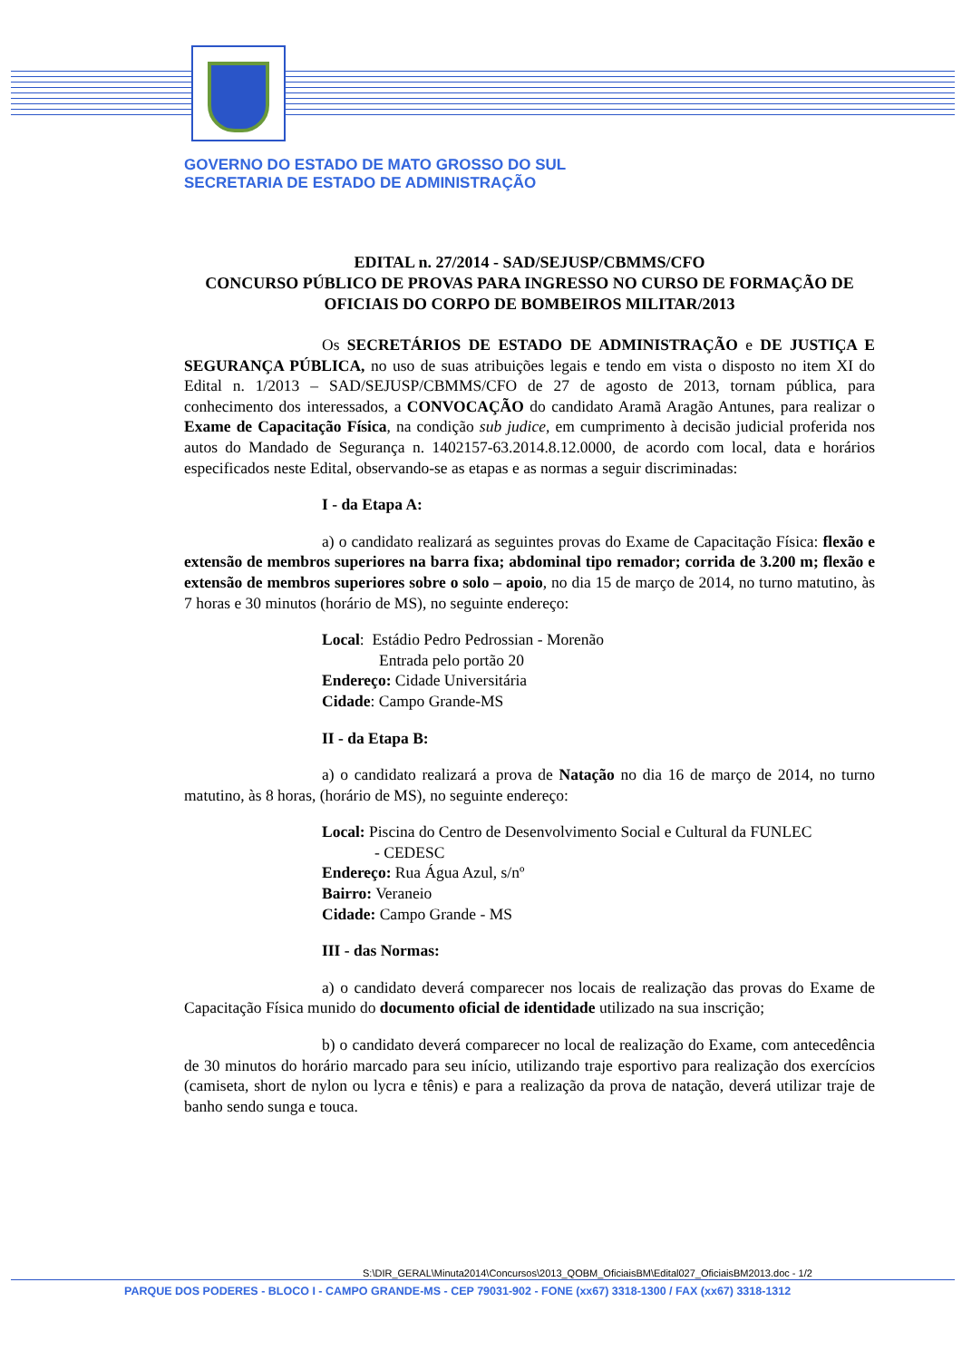GOVERNO DO ESTADO DE MATO GROSSO DO SUL
SECRETARIA DE ESTADO DE ADMINISTRAÇÃO
EDITAL n. 27/2014 - SAD/SEJUSP/CBMMS/CFO
CONCURSO PÚBLICO DE PROVAS PARA INGRESSO NO CURSO DE FORMAÇÃO DE OFICIAIS DO CORPO DE BOMBEIROS MILITAR/2013
Os SECRETÁRIOS DE ESTADO DE ADMINISTRAÇÃO e DE JUSTIÇA E SEGURANÇA PÚBLICA, no uso de suas atribuições legais e tendo em vista o disposto no item XI do Edital n. 1/2013 – SAD/SEJUSP/CBMMS/CFO de 27 de agosto de 2013, tornam pública, para conhecimento dos interessados, a CONVOCAÇÃO do candidato Aramã Aragão Antunes, para realizar o Exame de Capacitação Física, na condição sub judice, em cumprimento à decisão judicial proferida nos autos do Mandado de Segurança n. 1402157-63.2014.8.12.0000, de acordo com local, data e horários especificados neste Edital, observando-se as etapas e as normas a seguir discriminadas:
I - da Etapa A:
a) o candidato realizará as seguintes provas do Exame de Capacitação Física: flexão e extensão de membros superiores na barra fixa; abdominal tipo remador; corrida de 3.200 m; flexão e extensão de membros superiores sobre o solo – apoio, no dia 15 de março de 2014, no turno matutino, às 7 horas e 30 minutos (horário de MS), no seguinte endereço:
Local: Estádio Pedro Pedrossian - Morenão
Entrada pelo portão 20
Endereço: Cidade Universitária
Cidade: Campo Grande-MS
II - da Etapa B:
a) o candidato realizará a prova de Natação no dia 16 de março de 2014, no turno matutino, às 8 horas, (horário de MS), no seguinte endereço:
Local: Piscina do Centro de Desenvolvimento Social e Cultural da FUNLEC
- CEDESC
Endereço: Rua Água Azul, s/nº
Bairro: Veraneio
Cidade: Campo Grande - MS
III - das Normas:
a) o candidato deverá comparecer nos locais de realização das provas do Exame de Capacitação Física munido do documento oficial de identidade utilizado na sua inscrição;
b) o candidato deverá comparecer no local de realização do Exame, com antecedência de 30 minutos do horário marcado para seu início, utilizando traje esportivo para realização dos exercícios (camiseta, short de nylon ou lycra e tênis) e para a realização da prova de natação, deverá utilizar traje de banho sendo sunga e touca.
S:\DIR_GERAL\Minuta2014\Concursos\2013_QOBM_OficiaisBM\Edital027_OficiaisBM2013.doc - 1/2
PARQUE DOS PODERES - BLOCO I - CAMPO GRANDE-MS - CEP 79031-902 - FONE (xx67) 3318-1300 / FAX (xx67) 3318-1312